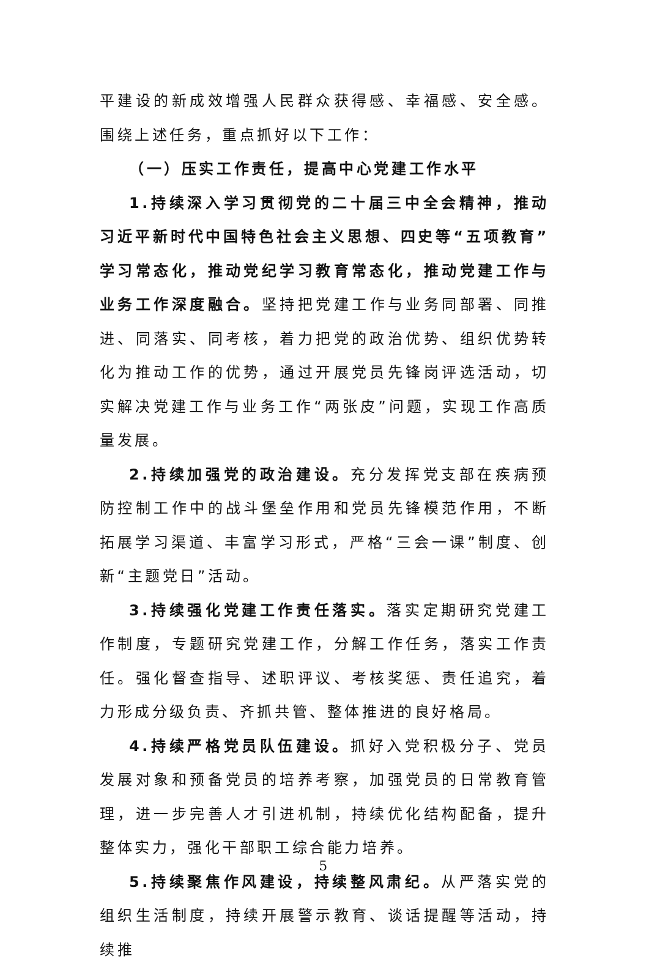平建设的新成效增强人民群众获得感、幸福感、安全感。围绕上述任务，重点抓好以下工作：
（一）压实工作责任，提高中心党建工作水平
1.持续深入学习贯彻党的二十届三中全会精神，推动习近平新时代中国特色社会主义思想、四史等“五项教育”学习常态化，推动党纪学习教育常态化，推动党建工作与业务工作深度融合。坚持把党建工作与业务同部署、同推进、同落实、同考核，着力把党的政治优势、组织优势转化为推动工作的优势，通过开展党员先锋岗评选活动，切实解决党建工作与业务工作“两张皮”问题，实现工作高质量发展。
2.持续加强党的政治建设。充分发挥党支部在疾病预防控制工作中的战斗堡垒作用和党员先锋模范作用，不断拓展学习渠道、丰富学习形式，严格“三会一课”制度、创新“主题党日”活动。
3.持续强化党建工作责任落实。落实定期研究党建工作制度，专题研究党建工作，分解工作任务，落实工作责任。强化督查指导、述职评议、考核奖惩、责任追究，着力形成分级负责、齐抓共管、整体推进的良好格局。
4.持续严格党员队伍建设。抓好入党积极分子、党员发展对象和预备党员的培养考察，加强党员的日常教育管理，进一步完善人才引进机制，持续优化结构配备，提升整体实力，强化干部职工综合能力培养。
5.持续聚焦作风建设，持续整风肃纪。从严落实党的组织生活制度，持续开展警示教育、谈话提醒等活动，持续推
5